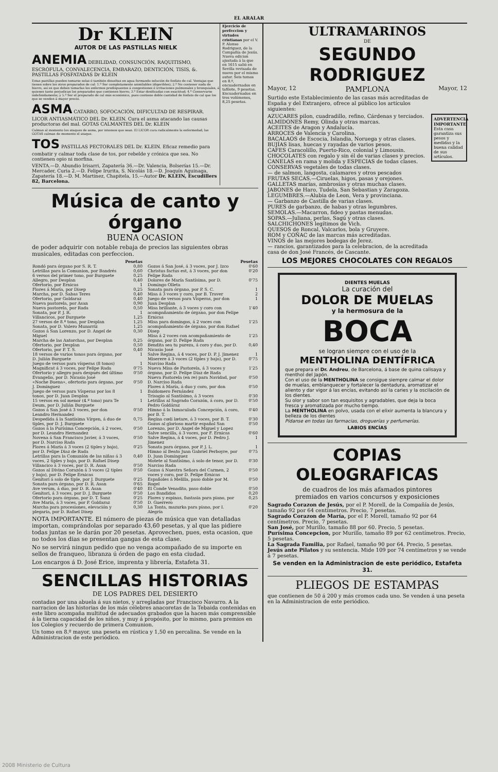EL ARALAR
Dr KLEIN
AUTOR DE LAS PASTILLAS NIELK
ANEMIA DEBILIDAD, CONSUNCIÓN, RAQUITISMO, ESCRÓFULA, CONVALECENCIA, EMBARAZO, DENTICIÓN, TISIS, &. PASTILLAS FOSFATADAS Dr KLEIN
Estas pastillas pueden tomarse solas ó también disueltas en agua formando solución de fosfato de cal. Ventajas que tienen sobre los otros preparados de cal: 1.º Ser completamente asimilables (digeribles); 2.º No contener nada de hierro, así es que deben tomarlas los enfermos predispuestos á congestiones é irritaciones pulmonales y bronquiales, á quienes tanto perjudican los preparados que contienen hierro; 3.º Estar dosificadas con exactitud; 4.º Conservarse indefinidamente; y 5.º Ser el preparado de cal más económico, pues contiene doble cantidad de fosfato de cal que los que se venden á mayor precio.
ASMA CATARRO, SOFOCACIÓN, DIFICULTAD DE RESPIRAR. LICOR ANTIASMÁTICO DEL Dr. KLEIN. Cura el asma atacando las causas productoras del mal. GOTAS CALMANTES DEL Dr. KLEIN
Calman al momento los ataques de asma, por intensos que sean. El LICOR cura radicalmente la enfermedad; las GOTAS calman de momento el ataque.
TOS PASTILLAS PECTORALES DEL Dr. KLEIN. Eficaz remedio para combatir y calmar toda clase de tos, por rebelde y crónica que sea. No contienen opio ni morfina.
VENTA.—D. Abundio Irisarri, Zapatería 36.—Dr. Valencia, Bolserías 15.—Dr. Mercader, Curia 2.—D. Felipe Irurita, S. Nicolás 18.—D. Joaquín Aguinaga, Zapatería 18.—D. M. Martinez, Chapitela, 15.—Autor Dr. KLEIN, Escudillers 82, Barcelona.
Ejercicio de perfeccion y virtudes cristianas por el V. P. Alonso Rodriguez, de la Compañía de Jesús. Nueva edicion ajustada á la que en 1615 salió en Sevilla revisada de nuevo por el mismo autor. Seis tomos en 8.º, encuadernados en tafilete, 9 pesetas. Encuadernados en tres volúmenes, 8,25 pesetas.
Música de canto y órgano
BUENA OCASION
de poder adquirir con notable rebaja de precios las siguientes obras musicales, editadas con perfeccion.
| | Pesetas |
| --- | --- |
| Rondó para órgano por S. R. T. | 0,80 |
| Letrillas para la Comunion, por Bandrés | 0,60 |
| 6 versos del primer tono, por Burguete | 0,25 |
| Allegro, por Desplan | 0,40 |
| Ofertorio, por Ernicas | 1 |
| Flores á María, por Disep | 0,25 |
| Marcha, por D. Sabas Teres | 0,40 |
| Ofertorio, por Goldaraz | 0,40 |
| Nueva pastorela, por Asan | 0,90 |
| Nueva pastorela, por Rada | 0,50 |
| Sonata, por P. J. R. | 1 |
| Villancicos, por Burguete | 1,25 |
| 27 versos de 8.º tono, por Desplan | 1,25 |
| Sonata, por D. Valero Munarriz | 1,25 |
| Gozos á San Lorenzo, por D. Angel de Miguel | 0,30 |
| Marcha de las Antorchas, por Desplan | 0,25 |
| Ofertorio, por Desplan | 0,50 |
| Ofertorio, por P. T. S. | 0,40 |
| 18 versos de varios tonos para órgano, por D. Julián Burguete | 1 |
| Juego de versos para vísperas (8 tonos) | 1 |
| Magnificat á 3 voces, por Felipe Rada | 0'75 |
| Ofertorio y allegro para después del último Evangelio, por D. Nicasio José | 0'50 |
| «Noche Buena», ofertorio para órgano, por J. Dominguez | 0'50 |
| Juego de versos para Vísperas por los 8 tonos, por D. Juan Desplan | 1 |
| 15 versos en sol menor (4.º tono) para Te Deum, por D. Julián Burguete | 1 |
| Gozos á San José á 3 voces, por don Leandro Hernandez | 0'50 |
| Despedida á la Santísima Vírgen, á duo de tiples, por D. J. Burguete | 0,75 |
| Gozos á la Purísima Concepción, á 2 voces, por D. Leandro Hernandez | 0'50 |
| Novena á San Francisco Javier, á 3 voces, por D. Narciso Rada | 0'50 |
| Flores á María á 3 voces (2 tiples y bajo), por D. Felipe Diaz de Rada | 0'25 |
| Letrillas para la Comunión de las niñas á 3 voces, 2 tiples y bajo, por D. Rafael Disep | 0,40 |
| Villancico á 3 voces, por D. R. Asan | 0'50 |
| Gozos al Divino Corazón á 3 voces (2 tiples y bajo), por D. Felipe Ernicas | 0'50 |
| Genitori á solo de tiple, por J. Burguete | 0'25 |
| Sonata para órgano, por D. R. Asan | 0'65 |
| Ave verum, á duo, por D. R. Asan | 0'40 |
| Genitori, á 3 voces, por D. J. Burguete | 0'50 |
| Ofertorio para órgano, por D. T. Sanz | 0'25 |
| Ave María, á 3 voces, por P. Goldaraz | 0'50 |
| Marcha para procesiones, elevación y plegaria, por D. Rafael Disep | 0,30 |
| | Pesetas |
| --- | --- |
| Gozos á San José, á 3 voces, por J. Izco | 0'60 |
| Christus factus est, á 3 voces, por don Felipe Rada | 0'20 |
| Dolores de María Santísima, por D. Domingo Olleta | 0'75 |
| Sonata para órgano, por P. S. C. | 1 |
| Misa á 3 voces y coro, por B. Traver | 2 |
| Juego de versos para Vísperas, por don Juan Desplan | 1 |
| Misa brillante, á 3 voces y coro con acompañamiento de órgano, por don Felipe Ernicas | 1'40 |
| Misa para domingos, á 2 voces con acompañamiento de órgano, por don Rafael Disep | 1'25 |
| Misa á 2 voces con acompañamiento de órgano, por D. Felipe Rada | 1'25 |
| Bendita sea tu pureza, á coro y duo, por D. Nicasio José | 0,40 |
| Salve Regina, á 4 voces, por D. P. J. Jimenez | 1 |
| Miserere á 3 voces (2 tiples y bajo), por D. Narciso Rada | 0'75 |
| Nueva Misa de Pastorela, á 3 voces y órgano, por D. Felipe Diaz de Rada | 1'25 |
| Nueva Pastorela (en re) para Navidad, por D. Narciso Rada | 0'50 |
| Flores á María, á duo y coro, por don Baldomero Fernández | 0'50 |
| Trisagio al Santísimo, á 3 voces | 0'30 |
| Letrillas al Sagrado Corazón, á coro, por D. Pedro Goldáraz | 0'50 |
| Himno á la Inmaculada Concepción, á coro, por B. T. | 0'40 |
| Regina cœli lætare, á 3 voces, por B. T. | 0'30 |
| Gozos al glorioso martir español San Lorenzo, por D. Angel de Miguel y Lopez | 0'50 |
| Salve sencilla, á 3 voces, por F. Ernicas | 0'60 |
| Salve Regina, á 4 voces, por D. Pedro J. Jimenez | 1 |
| Sonata para órgano, por P. J. L. | 1 |
| Himno al Beato Juan Gabriel Perboyre, por D. Juan Dominguez | 0'75 |
| Motete al Santísimo, á solo de tenor, por D. Narciso Rada | 0'30 |
| Gozos á Nuestra Señora del Carmen, 2 voces y coro, por D. Felipe Ernicas | 0'50 |
| Españoles á Melilla, paso doble por M. Rogel | 0'50 |
| El Conde Venadito, paso doble | 0'50 |
| Los Bandidos | 0,20 |
| Flores y espinas, fantasia para piano, por D. Guerrero | 0,25 |
| La Tonta, mazurka para piano, por I. Alegría | 0'20 |
NOTA IMPORTANTE. El número de piezas de música que van detalladas importan, comprándolas por separado 43,60 pesetas, y al que las pidiere todas juntas se le darán por 20 pesetas. Aprovechen, pues, esta ocasion, que no todos los dias se presentan gangas de esta clase.
No se servirá ningun pedido que no venga acompañado de su importe en sellos de franqueo, libranza ú órden de pago en esta ciudad.
Los encargos á D. José Erice, imprenta y librería, Estafeta 31.
SENCILLAS HISTORIAS
DE LOS PADRES DEL DESIERTO
contadas por una abuela á sus nietos, y arregladas por Francisco Navarro. A la narracion de las historias de los más célebres anacoretas de la Tebaida contenidas en este libro acompaña multitud de adecuados grabados que la hacen más comprensible á la tierna capacidad de los niños, y muy á propósito, por lo mismo, para premios en los Colegios y recuerdo de primera Comunion.
Un tomo en 8.º mayor, una peseta en rústica y 1,50 en percalina. Se vende en la Administracion de este periódico.
ULTRAMARINOS
DE
SEGUNDO RODRIGUEZ
Mayor, 12 PAMPLONA Mayor, 12
Surtido este Establecimiento de las casas más acreditadas de España y del Extranjero, ofrece al público los artículos siguientes:
AZUCARES pilon, cuadradillo, refino, Cárdenas y terciados.
ALMIDONES Remy, Olinda y otras marcas.
ACEITES de Aragon y Andalucía.
ARROCES de Valencia y Carolina.
BACALAOS de Escocia, Islandia, Noruega y otras clases.
BUJÍAS lisas, huecas y rayadas de varios pesos.
CAFES Caracolillo, Puerto-Rico, colonial y Limousin.
CHOCOLATES con regalo y sin él de varias clases y precios.
CANELAS en rama y molida y ESPECIAS de todas clases.
CONSERVAS vegetales de todas clases.
— de salmon, langosta, calamares y otros pescados
FRUTAS SECAS.—Ciruelas, higos, pasas y orejones.
GALLETAS marías, ambrosías y otras muchas clases.
JABONES de Haro, Tudela, San Sebastian y Zaragoza.
LEGUMBRES.—Alubia de Leon, Vera y provinciana.
— Garbanzo de Castilla de varias clases.
PURES de garbanzo, de habas y otras legumbres.
SEMOLAS.—Macarron, fideo y pastas menudas.
SOPAS.—Juliana, perlas, Sagú y otras clases.
SALCHICHONES legítimos de Vich.
QUESOS de Roncal, Valcarlos, bola y Gruyere.
ROM y COÑAC de las marcas más acreditadas.
VINOS de las mejores bodegas de Jerez.
— rancios, garantizados para la celebracion, de la acreditada casa de don José Francés, de Cascante.
ADVERTENCIA IMPORTANTE
Esta casa garantiza sus pesos y medidas y la buena calidad de sus artículos.
LOS MEJORES CHOCOLATES CON REGALOS
DIENTES MUELAS
La curación del
DOLOR DE MUELAS
y la hermosura de la
BOCA
se logran siempre con el uso de la
MENTHOLINA DENTÍFRICA
que prepara el Dr. Andreu, de Barcelona, á base de quina calisaya y menthol del Japón.
Con el uso de la MENTHOLINA se consigue siempre calmar el dolor de muelas, emblanquecer y fortalecer la dentadura, aromatizar el aliento y dar vigor á las encías, evitando así la caries y la oscilación de los dientes.
Su olor y sabor son tan esquisitos y agradables, que deja la boca fresca y aromatizada por mucho tiempo.
La MENTHOLINA en polvo, usada con el elixir aumenta la blancura y belleza de los dientes
Pídanse en todas las farmacias, droguerías y perfumerías.
LABIOS ENCÍAS
COPIAS OLEOGRAFICAS
de cuadros de los más afamados pintores
premiados en varios concursos y exposiciones
Sagrado Corazon de Jesús, por el P. Morell, de la Compañía de Jesús, tamaño 92 por 64 centímetros. Precio, 7 pesetas.
Sagrado Corazon de María, por el P. Morell, tamaño 92 por 64 centímetros. Precio, 7 pesetas.
San José, por Murillo, tamaño 88 por 60. Precio, 5 pesetas.
Purísima Concepcion, por Murillo, tamaño 89 por 62 centímetros. Precio, 5 pesetas.
La Sagrada Familia, por Rafael, tamaño 90 por 64. Precio, 5 pesetas.
Jesús ante Pilatos y su sentencia. Mide 109 por 74 centímetros y se vende á 7 pesetas.
Se venden en la Administracion de este periódico, Estafeta 31.
PLIEGOS DE ESTAMPAS
que contienen de 50 á 200 y más cromos cada uno. Se venden á una peseta en la Administracion de este periódico.
2008 Ministerio de Cultura